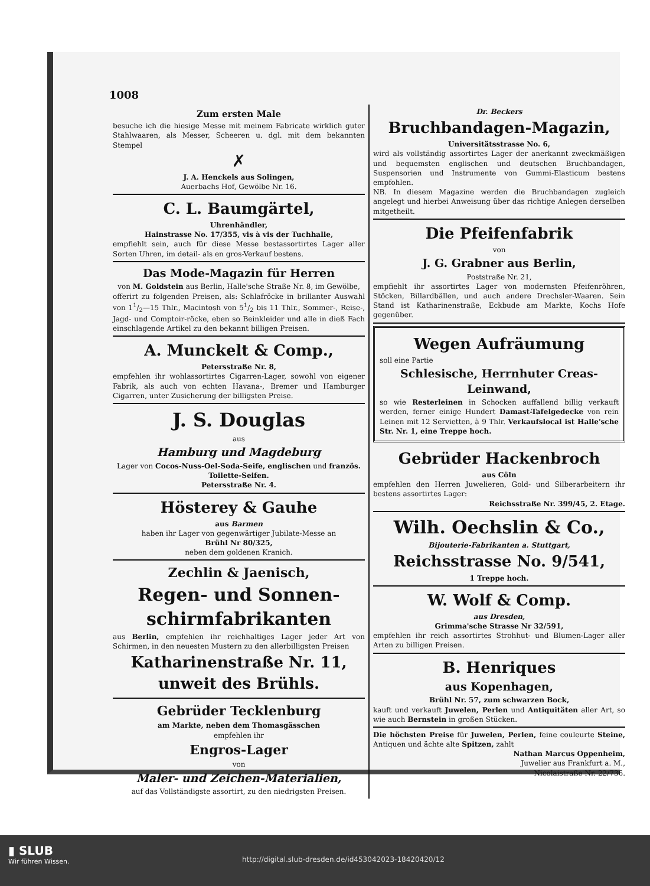1008
Zum ersten Male
besuche ich die hiesige Messe mit meinem Fabricate wirklich guter Stahlwaaren, als Messer, Scheeren u. dgl. mit dem bekannten Stempel
✗
J. A. Henckels aus Solingen,
Auerbachs Hof, Gewölbe Nr. 16.
C. L. Baumgärtel,
Uhrenhändler,
Hainstrasse No. 17/355, vis à vis der Tuchhalle,
empfiehlt sein, auch für diese Messe bestassortirtes Lager aller Sorten Uhren, im detail- als en gros-Verkauf bestens.
Das Mode-Magazin für Herren
von M. Goldstein aus Berlin, Halle'sche Straße Nr. 8, im Gewölbe,
offerirt zu folgenden Preisen, als: Schlafröcke in brillanter Auswahl von 11/2—15 Thlr., Macintosh von 51/2 bis 11 Thlr., Sommer-, Reise-, Jagd- und Comptoir-röcke, eben so Beinkleider und alle in dieß Fach einschlagende Artikel zu den bekannt billigen Preisen.
A. Munckelt & Comp.,
Petersstraße Nr. 8,
empfehlen ihr wohlassortirtes Cigarren-Lager, sowohl von eigener Fabrik, als auch von echten Havana-, Bremer und Hamburger Cigarren, unter Zusicherung der billigsten Preise.
J. S. Douglas
aus
Hamburg und Magdeburg
Lager von Cocos-Nuss-Oel-Soda-Seife, englischen und französ. Toilette-Seifen.
Petersstraße Nr. 4.
Hösterey & Gauhe
aus Barmen
haben ihr Lager von gegenwärtiger Jubilate-Messe an
Brühl Nr 80/325,
neben dem goldenen Kranich.
Zechlin & Jaenisch,
Regen- und Sonnen-schirmfabrikanten
aus Berlin, empfehlen ihr reichhaltiges Lager jeder Art von Schirmen, in den neuesten Mustern zu den allerbilligsten Preisen
Katharinenstraße Nr. 11, unweit des Brühls.
Gebrüder Tecklenburg
am Markte, neben dem Thomasgässchen
empfehlen ihr
Engros-Lager
von
Maler- und Zeichen-Materialien,
auf das Vollständigste assortirt, zu den niedrigsten Preisen.
Dr. Beckers
Bruchbandagen-Magazin,
Universitätsstrasse No. 6,
wird als vollständig assortirtes Lager der anerkannt zweckmäßigen und bequemsten englischen und deutschen Bruchbandagen, Suspensorien und Instrumente von Gummi-Elasticum bestens empfohlen.
NB. In diesem Magazine werden die Bruchbandagen zugleich angelegt und hierbei Anweisung über das richtige Anlegen derselben mitgetheilt.
Die Pfeifenfabrik
von
J. G. Grabner aus Berlin,
Poststraße Nr. 21,
empfiehlt ihr assortirtes Lager von modernsten Pfeifenröhren, Stöcken, Billardbällen, und auch andere Drechsler-Waaren. Sein Stand ist Katharinenstraße, Eckbude am Markte, Kochs Hofe gegenüber.
Wegen Aufräumung
soll eine Partie
Schlesische, Herrnhuter Creas-Leinwand,
so wie Resterleinen in Schocken auffallend billig verkauft werden, ferner einige Hundert Damast-Tafelgedecke von rein Leinen mit 12 Servietten, à 9 Thlr. Verkaufslocal ist Halle'sche Str. Nr. 1, eine Treppe hoch.
Gebrüder Hackenbroch
aus Cöln
empfehlen den Herren Juwelieren, Gold- und Silberarbeitern ihr bestens assortirtes Lager:
Reichsstraße Nr. 399/45, 2. Etage.
Wilh. Oechslin & Co.,
Bijouterie-Fabrikanten a. Stuttgart,
Reichsstrasse No. 9/541,
1 Treppe hoch.
W. Wolf & Comp.
aus Dresden,
Grimma'sche Strasse Nr 32/591,
empfehlen ihr reich assortirtes Strohhut- und Blumen-Lager aller Arten zu billigen Preisen.
B. Henriques
aus Kopenhagen,
Brühl Nr. 57, zum schwarzen Bock,
kauft und verkauft Juwelen, Perlen und Antiquitäten aller Art, so wie auch Bernstein in großen Stücken.
Die höchsten Preise für Juwelen, Perlen, feine couleurte Steine, Antiquen und ächte alte Spitzen, zahlt
Nathan Marcus Oppenheim,
Juwelier aus Frankfurt a. M.,
Nicolaistraße Nr. 22/736.
▮ SLUB
Wir führen Wissen.
http://digital.slub-dresden.de/id453042023-18420420/12